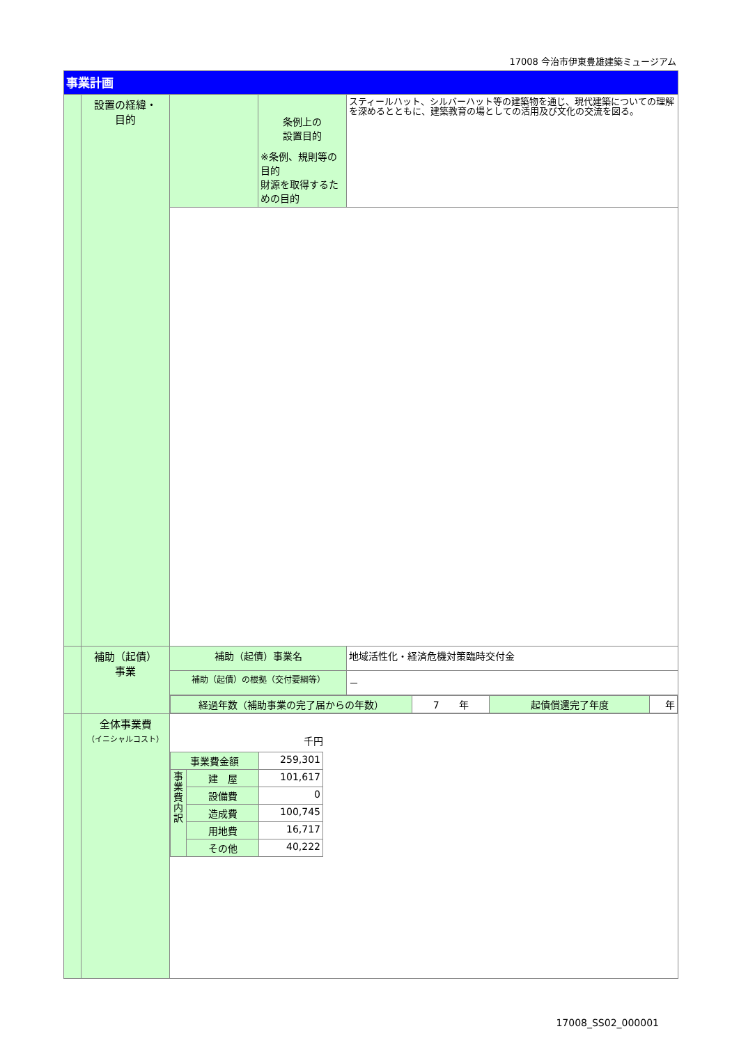17008 今治市伊東豊雄建築ミュージアム
| 事業計画 | | | | |
| | 設置の経緯・ 目的 | | 条例上の 設置目的 ※条例、規則等の目的 財源を取得するための目的 | スティールハット、シルバーハット等の建築物を通じ、現代建築についての理解を深めるとともに、建築教育の場としての活用及び文化の交流を図る。 |
| | 補助（起債） 事業 | 補助（起債）事業名 | | 地域活性化・経済危機対策臨時交付金 |
| | | 補助（起債）の根拠（交付要綱等） | | － |
| | | / 経過年数（補助事業の完了届からの年数） / 7 年 / 起債償還完了年度 / 年 / | | |
| | 全体事業費 （イニシャルコスト） | 千円 / 事業費金額 / / 259,301 / / 事 業 費 内 訳 / 建 屋 / 101,617 / / / 設備費 / 0 / / / 造成費 / 100,745 / / / 用地費 / 16,717 / / / その他 / 40,222 / | | |
17008_SS02_000001